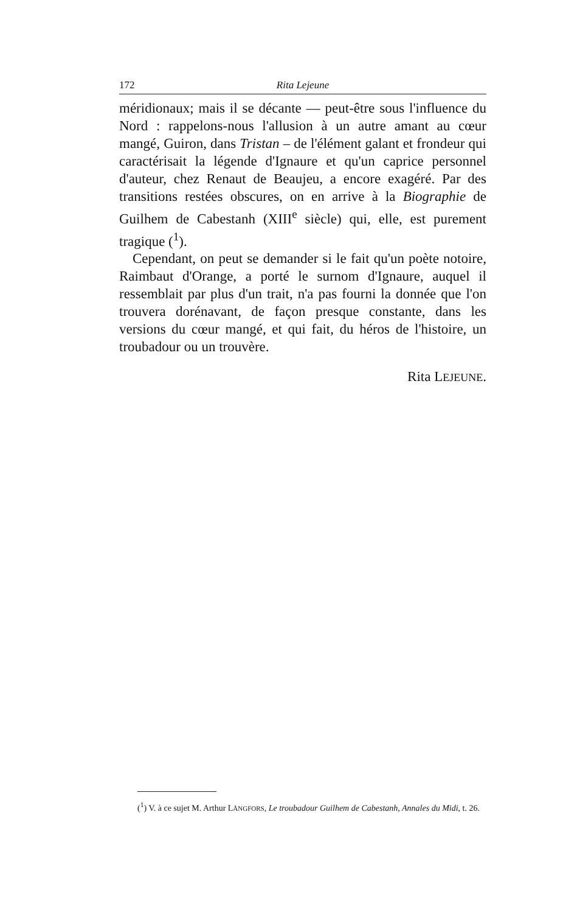172 Rita Lejeune
méridionaux; mais il se décante — peut-être sous l'influence du Nord : rappelons-nous l'allusion à un autre amant au cœur mangé, Guiron, dans Tristan – de l'élément galant et frondeur qui caractérisait la légende d'Ignaure et qu'un caprice personnel d'auteur, chez Renaut de Beaujeu, a encore exagéré. Par des transitions restées obscures, on en arrive à la Biographie de Guilhem de Cabestanh (XIII<sup>e</sup> siècle) qui, elle, est purement tragique (<sup>1</sup>).
Cependant, on peut se demander si le fait qu'un poète notoire, Raimbaut d'Orange, a porté le surnom d'Ignaure, auquel il ressemblait par plus d'un trait, n'a pas fourni la donnée que l'on trouvera dorénavant, de façon presque constante, dans les versions du cœur mangé, et qui fait, du héros de l'histoire, un troubadour ou un trouvère.
Rita LEJEUNE.
(<sup>1</sup>) V. à ce sujet M. Arthur LÅNGFORS, Le troubadour Guilhem de Cabestanh, Annales du Midi, t. 26.